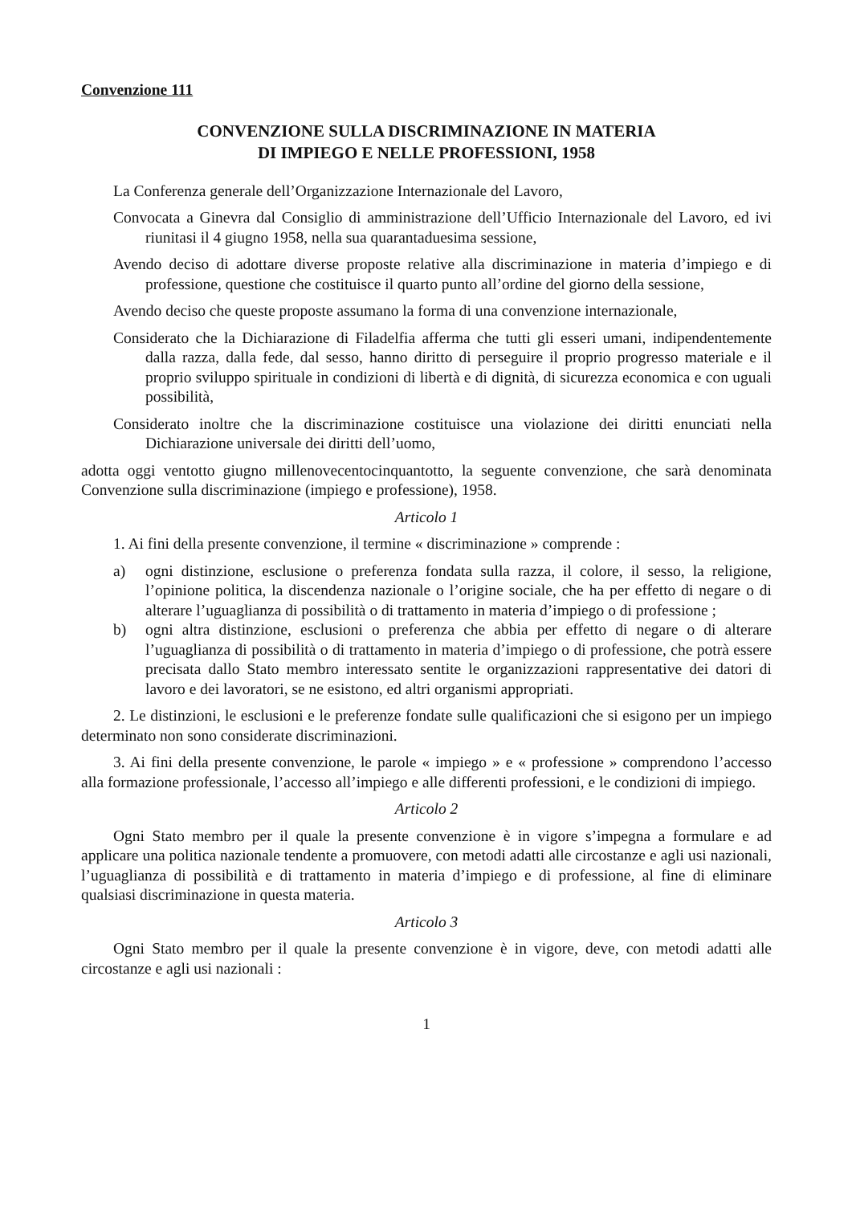Convenzione 111
CONVENZIONE SULLA DISCRIMINAZIONE IN MATERIA
DI IMPIEGO E NELLE PROFESSIONI, 1958
La Conferenza generale dell’Organizzazione Internazionale del Lavoro,
Convocata a Ginevra dal Consiglio di amministrazione dell’Ufficio Internazionale del Lavoro, ed ivi riunitasi il 4 giugno 1958, nella sua quarantaduesima sessione,
Avendo deciso di adottare diverse proposte relative alla discriminazione in materia d’impiego e di professione, questione che costituisce il quarto punto all’ordine del giorno della sessione,
Avendo deciso che queste proposte assumano la forma di una convenzione internazionale,
Considerato che la Dichiarazione di Filadelfia afferma che tutti gli esseri umani, indipendentemente dalla razza, dalla fede, dal sesso, hanno diritto di perseguire il proprio progresso materiale e il proprio sviluppo spirituale in condizioni di libertà e di dignità, di sicurezza economica e con uguali possibilità,
Considerato inoltre che la discriminazione costituisce una violazione dei diritti enunciati nella Dichiarazione universale dei diritti dell’uomo,
adotta oggi ventotto giugno millenovecentocinquantotto, la seguente convenzione, che sarà denominata Convenzione sulla discriminazione (impiego e professione), 1958.
Articolo 1
1. Ai fini della presente convenzione, il termine « discriminazione » comprende :
a) ogni distinzione, esclusione o preferenza fondata sulla razza, il colore, il sesso, la religione, l’opinione politica, la discendenza nazionale o l’origine sociale, che ha per effetto di negare o di alterare l’uguaglianza di possibilità o di trattamento in materia d’impiego o di professione ;
b) ogni altra distinzione, esclusioni o preferenza che abbia per effetto di negare o di alterare l’uguaglianza di possibilità o di trattamento in materia d’impiego o di professione, che potrà essere precisata dallo Stato membro interessato sentite le organizzazioni rappresentative dei datori di lavoro e dei lavoratori, se ne esistono, ed altri organismi appropriati.
2. Le distinzioni, le esclusioni e le preferenze fondate sulle qualificazioni che si esigono per un impiego determinato non sono considerate discriminazioni.
3. Ai fini della presente convenzione, le parole « impiego » e « professione » comprendono l’accesso alla formazione professionale, l’accesso all’impiego e alle differenti professioni, e le condizioni di impiego.
Articolo 2
Ogni Stato membro per il quale la presente convenzione è in vigore s’impegna a formulare e ad applicare una politica nazionale tendente a promuovere, con metodi adatti alle circostanze e agli usi nazionali, l’uguaglianza di possibilità e di trattamento in materia d’impiego e di professione, al fine di eliminare qualsiasi discriminazione in questa materia.
Articolo 3
Ogni Stato membro per il quale la presente convenzione è in vigore, deve, con metodi adatti alle circostanze e agli usi nazionali :
1